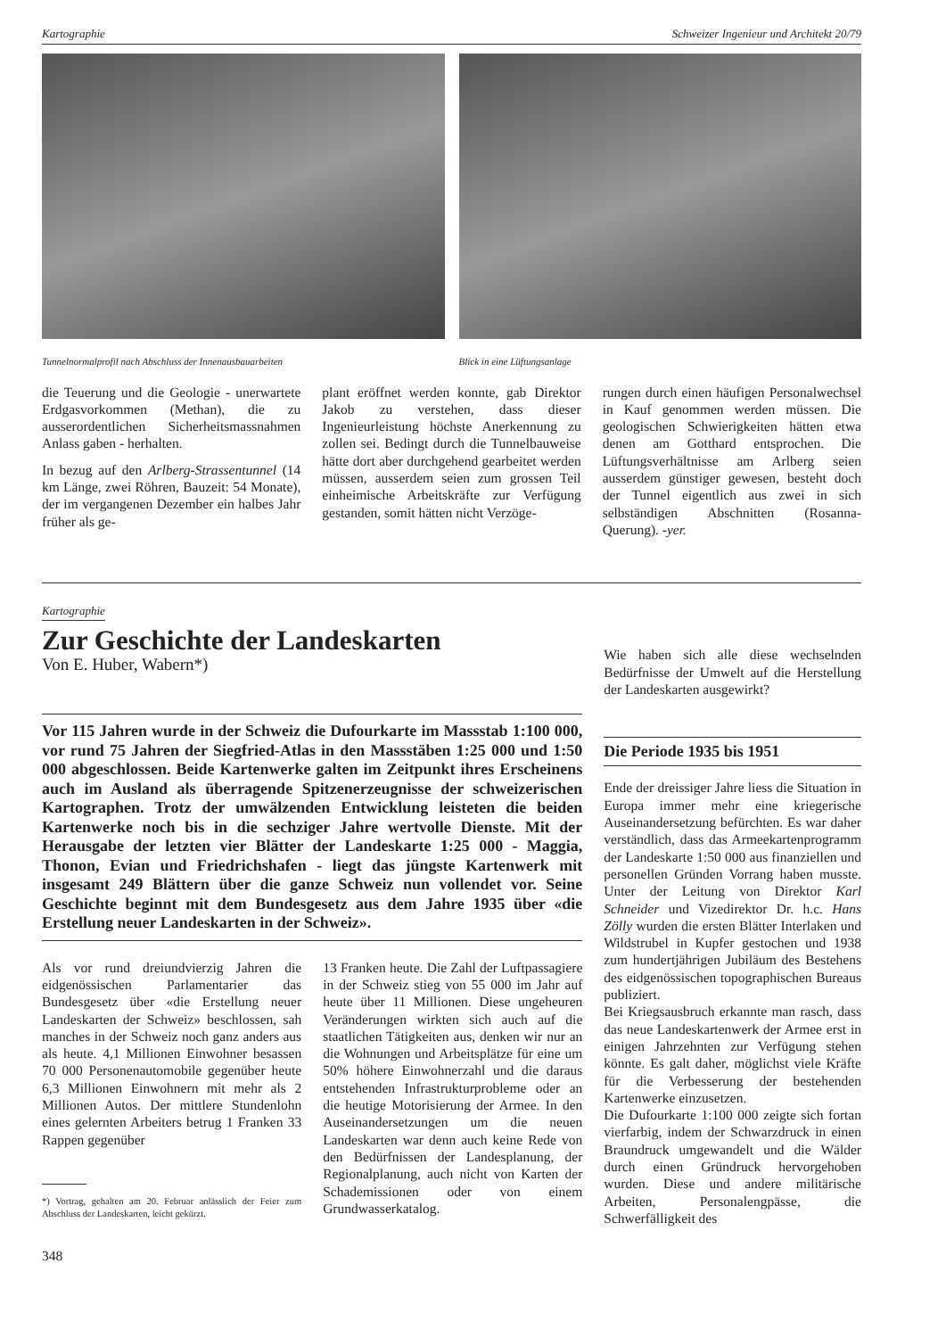Kartographie Schweizer Ingenieur und Architekt 20/79
Tunnelnormalprofil nach Abschluss der Innenausbauarbeiten
Blick in eine Lüftungsanlage
die Teuerung und die Geologie - unerwartete Erdgasvorkommen (Methan), die zu ausserordentlichen Sicherheitsmassnahmen Anlass gaben - herhalten.
In bezug auf den Arlberg-Strassentunnel (14 km Länge, zwei Röhren, Bauzeit: 54 Monate), der im vergangenen Dezember ein halbes Jahr früher als ge-
plant eröffnet werden konnte, gab Direktor Jakob zu verstehen, dass dieser Ingenieurleistung höchste Anerkennung zu zollen sei. Bedingt durch die Tunnelbauweise hätte dort aber durchgehend gearbeitet werden müssen, ausserdem seien zum grossen Teil einheimische Arbeitskräfte zur Verfügung gestanden, somit hätten nicht Verzöge-
rungen durch einen häufigen Personalwechsel in Kauf genommen werden müssen. Die geologischen Schwierigkeiten hätten etwa denen am Gotthard entsprochen. Die Lüftungsverhältnisse am Arlberg seien ausserdem günstiger gewesen, besteht doch der Tunnel eigentlich aus zwei in sich selbständigen Abschnitten (Rosanna-Querung). -yer.
Kartographie
Zur Geschichte der Landeskarten
Von E. Huber, Wabern*)
Vor 115 Jahren wurde in der Schweiz die Dufourkarte im Massstab 1:100 000, vor rund 75 Jahren der Siegfried-Atlas in den Massstäben 1:25 000 und 1:50 000 abgeschlossen. Beide Kartenwerke galten im Zeitpunkt ihres Erscheinens auch im Ausland als überragende Spitzenerzeugnisse der schweizerischen Kartographen. Trotz der umwälzenden Entwicklung leisteten die beiden Kartenwerke noch bis in die sechziger Jahre wertvolle Dienste. Mit der Herausgabe der letzten vier Blätter der Landeskarte 1:25 000 - Maggia, Thonon, Evian und Friedrichshafen - liegt das jüngste Kartenwerk mit insgesamt 249 Blättern über die ganze Schweiz nun vollendet vor. Seine Geschichte beginnt mit dem Bundesgesetz aus dem Jahre 1935 über «die Erstellung neuer Landeskarten in der Schweiz».
Als vor rund dreiundvierzig Jahren die eidgenössischen Parlamentarier das Bundesgesetz über «die Erstellung neuer Landeskarten der Schweiz» beschlossen, sah manches in der Schweiz noch ganz anders aus als heute. 4,1 Millionen Einwohner besassen 70 000 Personenautomobile gegenüber heute 6,3 Millionen Einwohnern mit mehr als 2 Millionen Autos. Der mittlere Stundenlohn eines gelernten Arbeiters betrug 1 Franken 33 Rappen gegenüber
*) Vortrag, gehalten am 20. Februar anlässlich der Feier zum Abschluss der Landeskarten, leicht gekürzt.
348
13 Franken heute. Die Zahl der Luftpassagiere in der Schweiz stieg von 55 000 im Jahr auf heute über 11 Millionen. Diese ungeheuren Veränderungen wirkten sich auch auf die staatlichen Tätigkeiten aus, denken wir nur an die Wohnungen und Arbeitsplätze für eine um 50% höhere Einwohnerzahl und die daraus entstehenden Infrastrukturprobleme oder an die heutige Motorisierung der Armee. In den Auseinandersetzungen um die neuen Landeskarten war denn auch keine Rede von den Bedürfnissen der Landesplanung, der Regionalplanung, auch nicht von Karten der Schademissionen oder von einem Grundwasserkatalog.
Wie haben sich alle diese wechselnden Bedürfnisse der Umwelt auf die Herstellung der Landeskarten ausgewirkt?
Die Periode 1935 bis 1951
Ende der dreissiger Jahre liess die Situation in Europa immer mehr eine kriegerische Auseinandersetzung befürchten. Es war daher verständlich, dass das Armeekartenprogramm der Landeskarte 1:50 000 aus finanziellen und personellen Gründen Vorrang haben musste. Unter der Leitung von Direktor Karl Schneider und Vizedirektor Dr. h.c. Hans Zölly wurden die ersten Blätter Interlaken und Wildstrubel in Kupfer gestochen und 1938 zum hundertjährigen Jubiläum des Bestehens des eidgenössischen topographischen Bureaus publiziert.
Bei Kriegsausbruch erkannte man rasch, dass das neue Landeskartenwerk der Armee erst in einigen Jahrzehnten zur Verfügung stehen könnte. Es galt daher, möglichst viele Kräfte für die Verbesserung der bestehenden Kartenwerke einzusetzen.
Die Dufourkarte 1:100 000 zeigte sich fortan vierfarbig, indem der Schwarzdruck in einen Braundruck umgewandelt und die Wälder durch einen Gründruck hervorgehoben wurden. Diese und andere militärische Arbeiten, Personalengpässe, die Schwerfälligkeit des